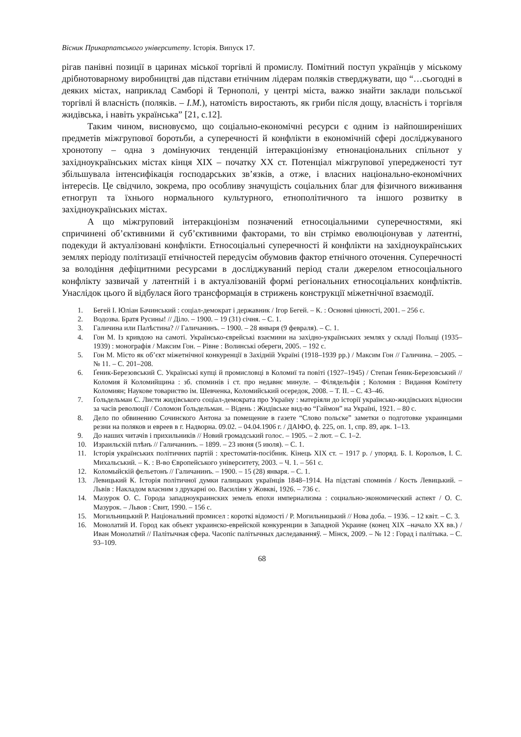Вісник Прикарпатського університету. Історія. Випуск 17.
рігав панівні позиції в царинах міської торгівлі й промислу. Помітний поступ українців у міському дрібнотоварному виробництві дав підстави етнічним лідерам поляків стверджувати, що “…сьогодні в деяких містах, наприклад Самборі й Тернополі, у центрі міста, важко знайти заклади польської торгівлі й власність (поляків. – І.М.), натомість виростають, як гриби після дощу, власність і торгівля жидівська, і навіть українська” [21, с.12].
Таким чином, висновуємо, що соціально-економічні ресурси є одним із найпоширеніших предметів міжгрупової боротьби, а суперечності й конфлікти в економічній сфері досліджуваного хронотопу – одна з домінуючих тенденцій інтеракціонізму етнонаціональних спільнот у західноукраїнських містах кінця ХІХ – початку ХХ ст. Потенціал міжгрупової упередженості тут збільшувала інтенсифікація господарських зв’язків, а отже, і власних національно-економічних інтересів. Це свідчило, зокрема, про особливу значущість соціальних благ для фізичного виживання етногруп та їхнього нормального культурного, етнополітичного та іншого розвитку в західноукраїнських містах.
А що міжгруповий інтеракціонізм позначений етносоціальними суперечностями, які спричинені об’єктивними й суб’єктивними факторами, то він стрімко еволюціонував у латентні, подекуди й актуалізовані конфлікти. Етносоціальні суперечності й конфлікти на західноукраїнських землях періоду політизації етнічностей передусім обумовив фактор етнічного оточення. Суперечності за володіння дефіцитними ресурсами в досліджуваний період стали джерелом етносоціального конфлікту зазвичай у латентній і в актуалізованій формі регіональних етносоціальних конфліктів. Унаслідок цього й відбулася його трансформація в стрижень конструкції міжетнічної взаємодії.
1. Бегей І. Юліан Бачинський : соціал-демократ і державник / Ігор Бегей. – К. : Основні цінності, 2001. – 256 с.
2. Водозва. Братя Русины! // Діло. – 1900. – 19 (31) січня. – С. 1.
3. Галичина или Палѣстина? // Галичанинъ. – 1900. – 28 января (9 февраля). – С. 1.
4. Гон М. Із кривдою на самоті. Українсько-єврейські взаємини на західно-українських землях у складі Польщі (1935–1939) : монографія / Максим Гон. – Рівне : Волинські обереги, 2005. – 192 с.
5. Гон М. Місто як об’єкт міжетнічної конкуренції в Західній Україні (1918–1939 рр.) / Максим Гон // Галичина. – 2005. – № 11. – С. 201–208.
6. Ґеник-Березовський С. Українські купці й промисловці в Коломиї та повіті (1927–1945) / Степан Ґеник-Березовський // Коломия й Коломийщина : зб. споминів і ст. про недавнє минуле. – Філядельфія ; Коломия : Видання Комітету Коломиян; Наукове товариство ім. Шевченка, Коломийський осередок, 2008. – Т. ІІ. – С. 43–46.
7. Ґольдельман С. Листи жидівського соціал-демократа про Україну : матеріяли до історії українсько-жидівських відносин за часів революції / Соломон Ґольдельман. – Відень : Жидівське вид-во “Гаймон” на Україні, 1921. – 80 с.
8. Дело по обвинению Сочинского Антона за помещение в газете “Слово польске” заметки о подготовке украинцами резни на поляков и евреев в г. Надворна. 09.02. – 04.04.1906 г. / ДАІФО, ф. 225, оп. 1, спр. 89, арк. 1–13.
9. До наших читачів і прихильників // Новий громадський голос. – 1905. – 2 лют. – С. 1–2.
10. Израильскій плѣнъ // Галичанинъ. – 1899. – 23 июня (5 июля). – С. 1.
11. Історія українських політичних партій : хрестоматія-посібник. Кінець ХІХ ст. – 1917 р. / упоряд. Б. І. Корольов, І. С. Михальський. – К. : В-во Європейського університету, 2003. – Ч. 1. – 561 с.
12. Коломыйскій фельетонъ // Галичанинъ. – 1900. – 15 (28) января. – С. 1.
13. Левицький К. Історія політичної думки галицьких українців 1848–1914. На підставі споминів / Кость Левицький. – Львів : Накладом власним з друкарні оо. Василіян у Жовкві, 1926. – 736 с.
14. Мазурок О. С. Города западноукраинских земель епохи империализма : социально-экономический аспект / О. С. Мазурок. – Львов : Свит, 1990. – 156 с.
15. Могильницький Р. Національний промисел : короткі відомості / Р. Могильницький // Нова доба. – 1936. – 12 квіт. – С. 3.
16. Монолатий И. Город как объект украинско-еврейской конкуренции в Западной Украине (конец ХІХ –начало ХХ вв.) / Иван Монолатий // Палітычная сфера. Часопіс палітычных даследаванняў. – Мінск, 2009. – № 12 : Горад і палітыка. – С. 93–109.
68